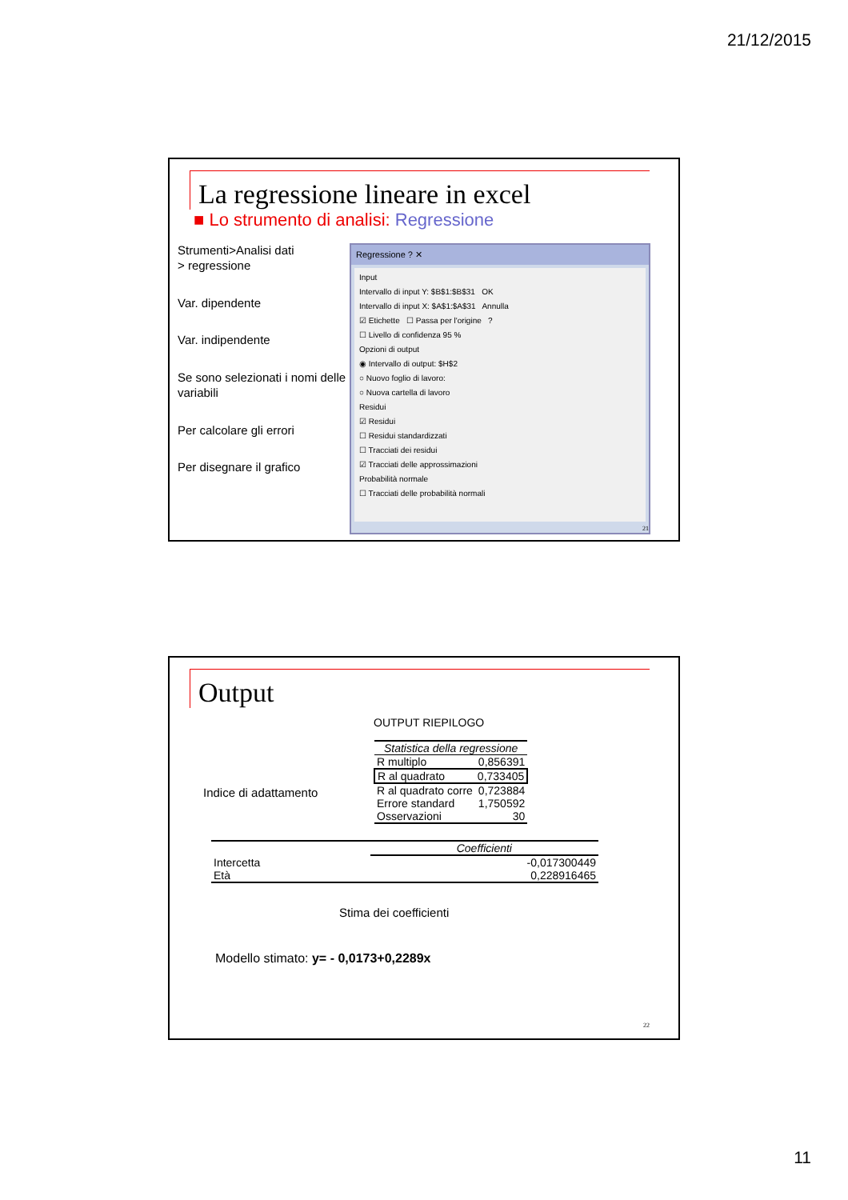21/12/2015
La regressione lineare in excel
■ Lo strumento di analisi: Regressione
Strumenti>Analisi dati
> regressione
Var. dipendente
Var. indipendente
Se sono selezionati i nomi delle variabili
Per calcolare gli errori
Per disegnare il grafico
Regressione ? ✕
Input
Intervallo di input Y: $B$1:$B$31 OK
Intervallo di input X: $A$1:$A$31 Annulla
☑ Etichette ☐ Passa per l'origine ?
☐ Livello di confidenza 95 %
Opzioni di output
◉ Intervallo di output: $H$2
○ Nuovo foglio di lavoro:
○ Nuova cartella di lavoro
Residui
☑ Residui
☐ Residui standardizzati
☐ Tracciati dei residui
☑ Tracciati delle approssimazioni
Probabilità normale
☐ Tracciati delle probabilità normali
21
Output
OUTPUT RIEPILOGO
| Statistica della regressione | |
| --- | --- |
| R multiplo | 0,856391 |
| R al quadrato | 0,733405 |
| R al quadrato corre | 0,723884 |
| Errore standard | 1,750592 |
| Osservazioni | 30 |
Indice di adattamento
| | Coefficienti |
| --- | --- |
| Intercetta | -0,017300449 |
| Età | 0,228916465 |
Stima dei coefficienti
Modello stimato: y= - 0,0173+0,2289x
22
11